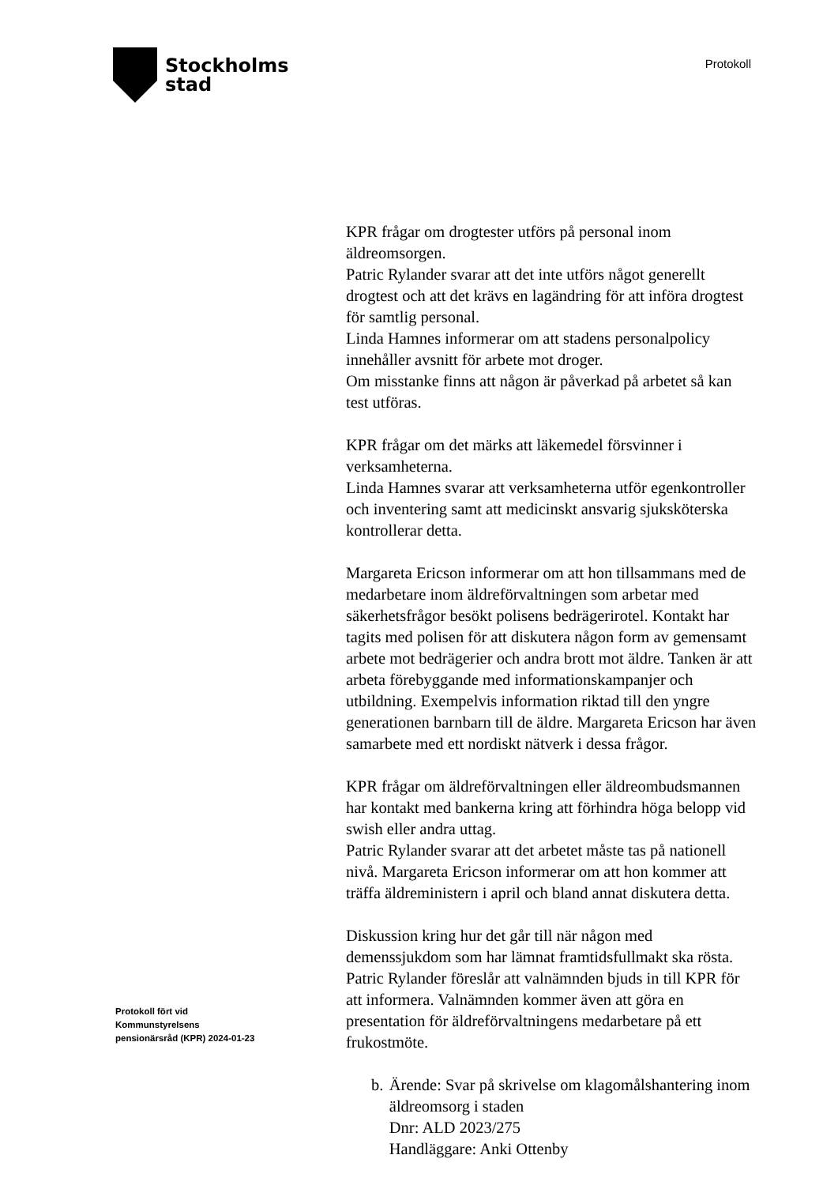Stockholms
stad
Protokoll
KPR frågar om drogtester utförs på personal inom äldreomsorgen.
Patric Rylander svarar att det inte utförs något generellt drogtest och att det krävs en lagändring för att införa drogtest för samtlig personal.
Linda Hamnes informerar om att stadens personalpolicy innehåller avsnitt för arbete mot droger.
Om misstanke finns att någon är påverkad på arbetet så kan test utföras.
KPR frågar om det märks att läkemedel försvinner i verksamheterna.
Linda Hamnes svarar att verksamheterna utför egenkontroller och inventering samt att medicinskt ansvarig sjuksköterska kontrollerar detta.
Margareta Ericson informerar om att hon tillsammans med de medarbetare inom äldreförvaltningen som arbetar med säkerhetsfrågor besökt polisens bedrägerirotel. Kontakt har tagits med polisen för att diskutera någon form av gemensamt arbete mot bedrägerier och andra brott mot äldre. Tanken är att arbeta förebyggande med informationskampanjer och utbildning. Exempelvis information riktad till den yngre generationen barnbarn till de äldre. Margareta Ericson har även samarbete med ett nordiskt nätverk i dessa frågor.
KPR frågar om äldreförvaltningen eller äldreombudsmannen har kontakt med bankerna kring att förhindra höga belopp vid swish eller andra uttag.
Patric Rylander svarar att det arbetet måste tas på nationell nivå. Margareta Ericson informerar om att hon kommer att träffa äldreministern i april och bland annat diskutera detta.
Diskussion kring hur det går till när någon med demenssjukdom som har lämnat framtidsfullmakt ska rösta. Patric Rylander föreslår att valnämnden bjuds in till KPR för att informera. Valnämnden kommer även att göra en presentation för äldreförvaltningens medarbetare på ett frukostmöte.
b. Ärende: Svar på skrivelse om klagomålshantering inom äldreomsorg i staden
Dnr: ALD 2023/275
Handläggare: Anki Ottenby
Protokoll fört vid
Kommunstyrelsens
pensionärsråd (KPR) 2024-01-23